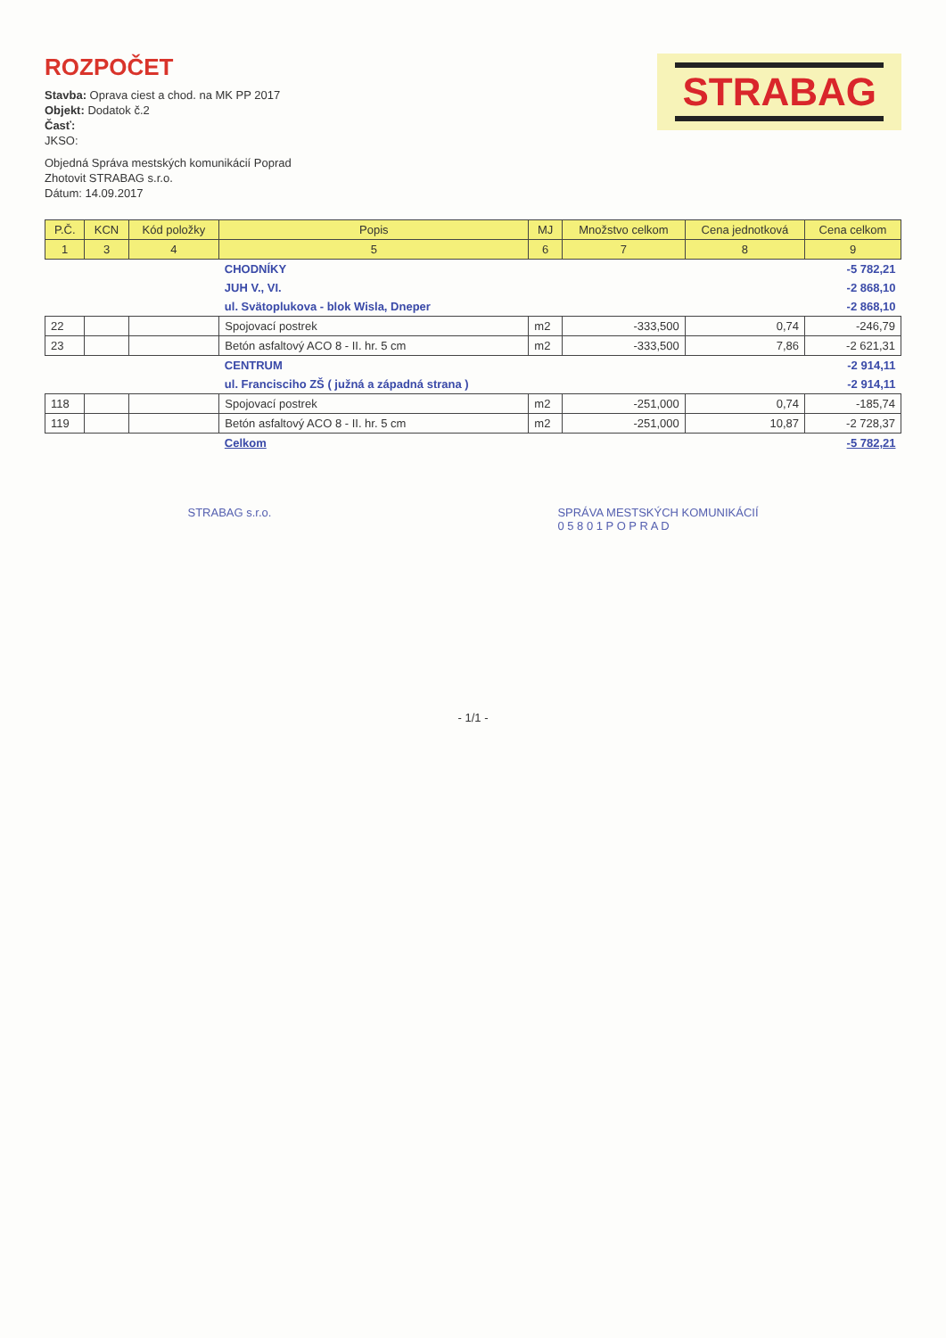ROZPOČET
Stavba: Oprava ciest a chod. na MK PP 2017
Objekt: Dodatok č.2
Časť:
JKSO:
Objedná Správa mestských komunikácií Poprad
Zhotovit STRABAG s.r.o.
Dátum: 14.09.2017
STRABAG
| P.Č. | KCN | Kód položky | Popis | MJ | Množstvo celkom | Cena jednotková | Cena celkom |
| --- | --- | --- | --- | --- | --- | --- | --- |
| 1 | 3 | 4 | 5 | 6 | 7 | 8 | 9 |
| | | | CHODNÍKY | | | | -5 782,21 |
| | | | JUH V., VI. | | | | -2 868,10 |
| | | | ul. Svätoplukova - blok Wisla, Dneper | | | | -2 868,10 |
| 22 | | | Spojovací postrek | m2 | -333,500 | 0,74 | -246,79 |
| 23 | | | Betón asfaltový ACO 8 - II. hr. 5 cm | m2 | -333,500 | 7,86 | -2 621,31 |
| | | | CENTRUM | | | | -2 914,11 |
| | | | ul. Francisciho ZŠ ( južná a západná strana ) | | | | -2 914,11 |
| 118 | | | Spojovací postrek | m2 | -251,000 | 0,74 | -185,74 |
| 119 | | | Betón asfaltový ACO 8 - II. hr. 5 cm | m2 | -251,000 | 10,87 | -2 728,37 |
| | | | Celkom | | | | -5 782,21 |
STRABAG s.r.o. SPRÁVA MESTSKÝCH KOMUNIKÁCIÍ
0 5 8 0 1 P O P R A D
- 1/1 -